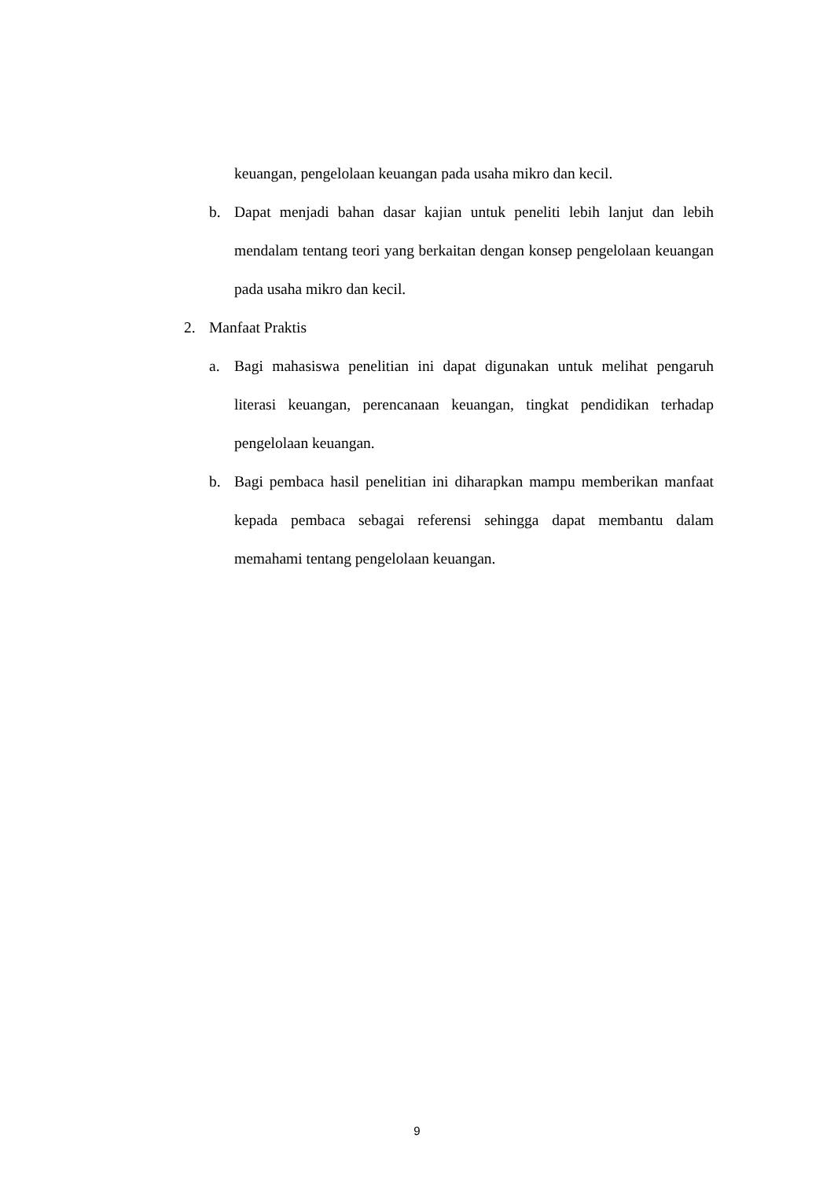keuangan, pengelolaan keuangan pada usaha mikro dan kecil.
b. Dapat menjadi bahan dasar kajian untuk peneliti lebih lanjut dan lebih mendalam tentang teori yang berkaitan dengan konsep pengelolaan keuangan pada usaha mikro dan kecil.
2. Manfaat Praktis
a. Bagi mahasiswa penelitian ini dapat digunakan untuk melihat pengaruh literasi keuangan, perencanaan keuangan, tingkat pendidikan terhadap pengelolaan keuangan.
b. Bagi pembaca hasil penelitian ini diharapkan mampu memberikan manfaat kepada pembaca sebagai referensi sehingga dapat membantu dalam memahami tentang pengelolaan keuangan.
9